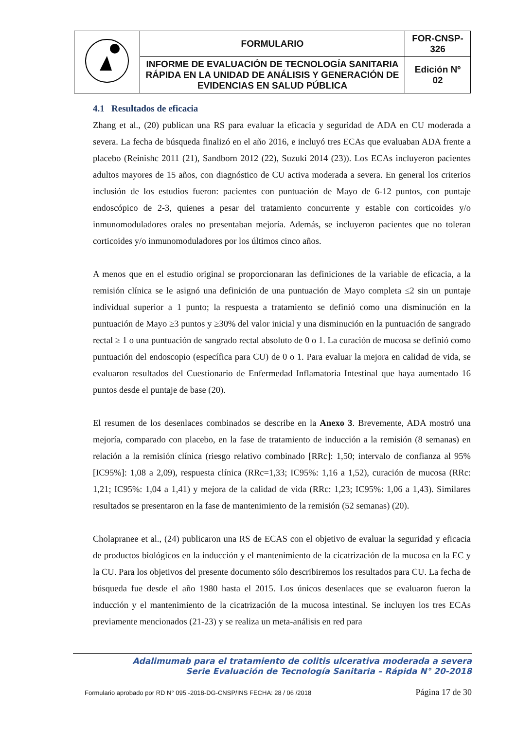| | FORMULARIO | FOR-CNSP- 326 |
| | INFORME DE EVALUACIÓN DE TECNOLOGÍA SANITARIA RÁPIDA EN LA UNIDAD DE ANÁLISIS Y GENERACIÓN DE EVIDENCIAS EN SALUD PÚBLICA | Edición Nº 02 |
4.1 Resultados de eficacia
Zhang et al., (20) publican una RS para evaluar la eficacia y seguridad de ADA en CU moderada a severa. La fecha de búsqueda finalizó en el año 2016, e incluyó tres ECAs que evaluaban ADA frente a placebo (Reinishc 2011 (21), Sandborn 2012 (22), Suzuki 2014 (23)). Los ECAs incluyeron pacientes adultos mayores de 15 años, con diagnóstico de CU activa moderada a severa. En general los criterios inclusión de los estudios fueron: pacientes con puntuación de Mayo de 6-12 puntos, con puntaje endoscópico de 2-3, quienes a pesar del tratamiento concurrente y estable con corticoides y/o inmunomoduladores orales no presentaban mejoría. Además, se incluyeron pacientes que no toleran corticoides y/o inmunomoduladores por los últimos cinco años.
A menos que en el estudio original se proporcionaran las definiciones de la variable de eficacia, a la remisión clínica se le asignó una definición de una puntuación de Mayo completa ≤2 sin un puntaje individual superior a 1 punto; la respuesta a tratamiento se definió como una disminución en la puntuación de Mayo ≥3 puntos y ≥30% del valor inicial y una disminución en la puntuación de sangrado rectal ≥ 1 o una puntuación de sangrado rectal absoluto de 0 o 1. La curación de mucosa se definió como puntuación del endoscopio (específica para CU) de 0 o 1. Para evaluar la mejora en calidad de vida, se evaluaron resultados del Cuestionario de Enfermedad Inflamatoria Intestinal que haya aumentado 16 puntos desde el puntaje de base (20).
El resumen de los desenlaces combinados se describe en la Anexo 3. Brevemente, ADA mostró una mejoría, comparado con placebo, en la fase de tratamiento de inducción a la remisión (8 semanas) en relación a la remisión clínica (riesgo relativo combinado [RRc]: 1,50; intervalo de confianza al 95% [IC95%]: 1,08 a 2,09), respuesta clínica (RRc=1,33; IC95%: 1,16 a 1,52), curación de mucosa (RRc: 1,21; IC95%: 1,04 a 1,41) y mejora de la calidad de vida (RRc: 1,23; IC95%: 1,06 a 1,43). Similares resultados se presentaron en la fase de mantenimiento de la remisión (52 semanas) (20).
Cholapranee et al., (24) publicaron una RS de ECAS con el objetivo de evaluar la seguridad y eficacia de productos biológicos en la inducción y el mantenimiento de la cicatrización de la mucosa en la EC y la CU. Para los objetivos del presente documento sólo describiremos los resultados para CU. La fecha de búsqueda fue desde el año 1980 hasta el 2015. Los únicos desenlaces que se evaluaron fueron la inducción y el mantenimiento de la cicatrización de la mucosa intestinal. Se incluyen los tres ECAs previamente mencionados (21-23) y se realiza un meta-análisis en red para
Adalimumab para el tratamiento de colitis ulcerativa moderada a severa
Serie Evaluación de Tecnología Sanitaria – Rápida N° 20-2018
Formulario aprobado por RD N° 095 -2018-DG-CNSP/INS FECHA: 28 / 06 /2018 Página 17 de 30